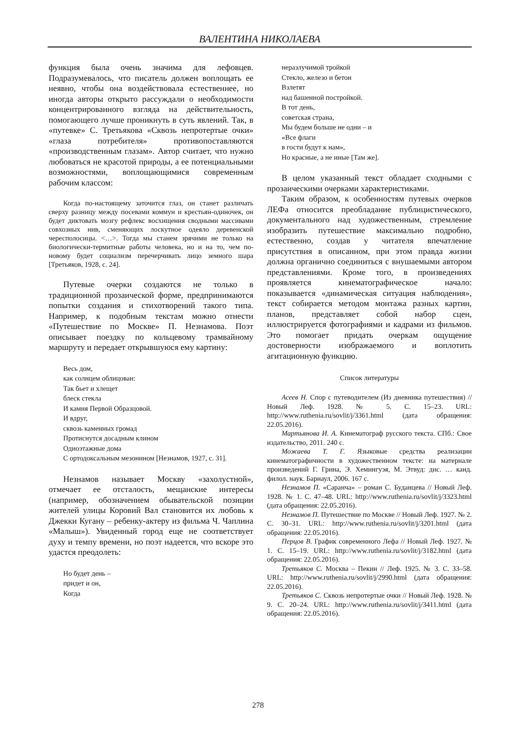ВАЛЕНТИНА НИКОЛАЕВА
функция была очень значима для лефовцев. Подразумевалось, что писатель должен воплощать ее неявно, чтобы она воздействовала естественнее, но иногда авторы открыто рассуждали о необходимости концентрированного взгляда на действительность, помогающего лучше проникнуть в суть явлений. Так, в «путевке» С. Третьякова «Сквозь непротертые очки» «глаза потребителя» противопоставляются «производственным глазам». Автор считает, что нужно любоваться не красотой природы, а ее потенциальными возможностями, воплощающимися современным рабочим классом:
Когда по-настоящему заточится глаз, он станет различать сверху разницу между посевами коммун и крестьян-одиночек, он будет диктовать мозгу рефлекс восхищения сводными массивами совхозных нив, сменяющих лоскутное одеяло деревенской чересполосицы. <…>. Тогда мы станем зрячими не только на биологически-термитные работы человека, но и на то, чем по-новому будет социализм перечерчивать лицо земного шара [Третьяков, 1928, с. 24].
Путевые очерки создаются не только в традиционной прозаической форме, предпринимаются попытки создания и стихотворений такого типа. Например, к подобным текстам можно отнести «Путешествие по Москве» П. Незнамова. Поэт описывает поездку по кольцевому трамвайному маршруту и передает открывшуюся ему картину:
Весь дом,
как солнцем облицован:
Так бьет и хлещет
блеск стекла
И камня Первой Образцовой.
И вдруг,
сквозь каменных громад
Протиснутся досадным клином
Одноэтажные дома
С ортодоксальным мезонином [Незнамов, 1927, с. 31].
Незнамов называет Москву «захолустной», отмечает ее отсталость, мещанские интересы (например, обозначением обывательской позиции жителей улицы Коровий Вал становится их любовь к Джекки Кугану – ребенку-актеру из фильма Ч. Чаплина «Малыш»). Увиденный город еще не соответствует духу и темпу времени, но поэт надеется, что вскоре это удастся преодолеть:
Но будет день –
придет и он,
Когда
неразлучимой тройкой
Стекло, железо и бетон
Взлетят
над башенной постройкой.
В тот день,
советская страна,
Мы будем больше не одни – и
«Все флаги
в гости будут к нам»,
Но красные, а не иные [Там же].
В целом указанный текст обладает сходными с прозаическими очерками характеристиками.
Таким образом, к особенностям путевых очерков ЛЕФа относится преобладание публицистического, документального над художественным, стремление изобразить путешествие максимально подробно, естественно, создав у читателя впечатление присутствия в описанном, при этом правда жизни должна органично соединиться с внушаемыми автором представлениями. Кроме того, в произведениях проявляется кинематографическое начало: показывается «динамическая ситуация наблюдения», текст собирается методом монтажа разных картин, планов, представляет собой набор сцен, иллюстрируется фотографиями и кадрами из фильмов. Это помогает придать очеркам ощущение достоверности изображаемого и воплотить агитационную функцию.
Список литературы
Асеев Н. Спор с путеводителем (Из дневника путешествия) // Новый Леф. 1928. № 5. С. 15–23. URL: http://www.ruthenia.ru/sovlit/j/3361.html (дата обращения: 22.05.2016).
Мартьянова И. А. Кинематограф русского текста. СПб.: Свое издательство, 2011. 240 с.
Можаева Т. Г. Языковые средства реализации кинематографичности в художественном тексте: на материале произведений Г. Грина, Э. Хемингуэя, М. Этвуд: дис. … канд. филол. наук. Барнаул, 2006. 167 с.
Незнамов П. «Саранча» – роман С. Буданцева // Новый Леф. 1928. № 1. С. 47–48. URL: http://www.ruthenia.ru/sovlit/j/3323.html (дата обращения: 22.05.2016).
Незнамов П. Путешествие по Москве // Новый Леф. 1927. № 2. С. 30–31. URL: http://www.ruthenia.ru/sovlit/j/3201.html (дата обращения: 22.05.2016).
Перцов В. График современного Лефа // Новый Леф. 1927. № 1. С. 15–19. URL: http://www.ruthenia.ru/sovlit/j/3182.html (дата обращения: 22.05.2016).
Третьяков С. Москва – Пекин // Леф. 1925. № 3. С. 33–58. URL: http://www.ruthenia.ru/sovlit/j/2990.html (дата обращения: 22.05.2016).
Третьяков С. Сквозь непротертые очки // Новый Леф. 1928. № 9. С. 20–24. URL: http://www.ruthenia.ru/sovlit/j/3411.html (дата обращения: 22.05.2016).
278